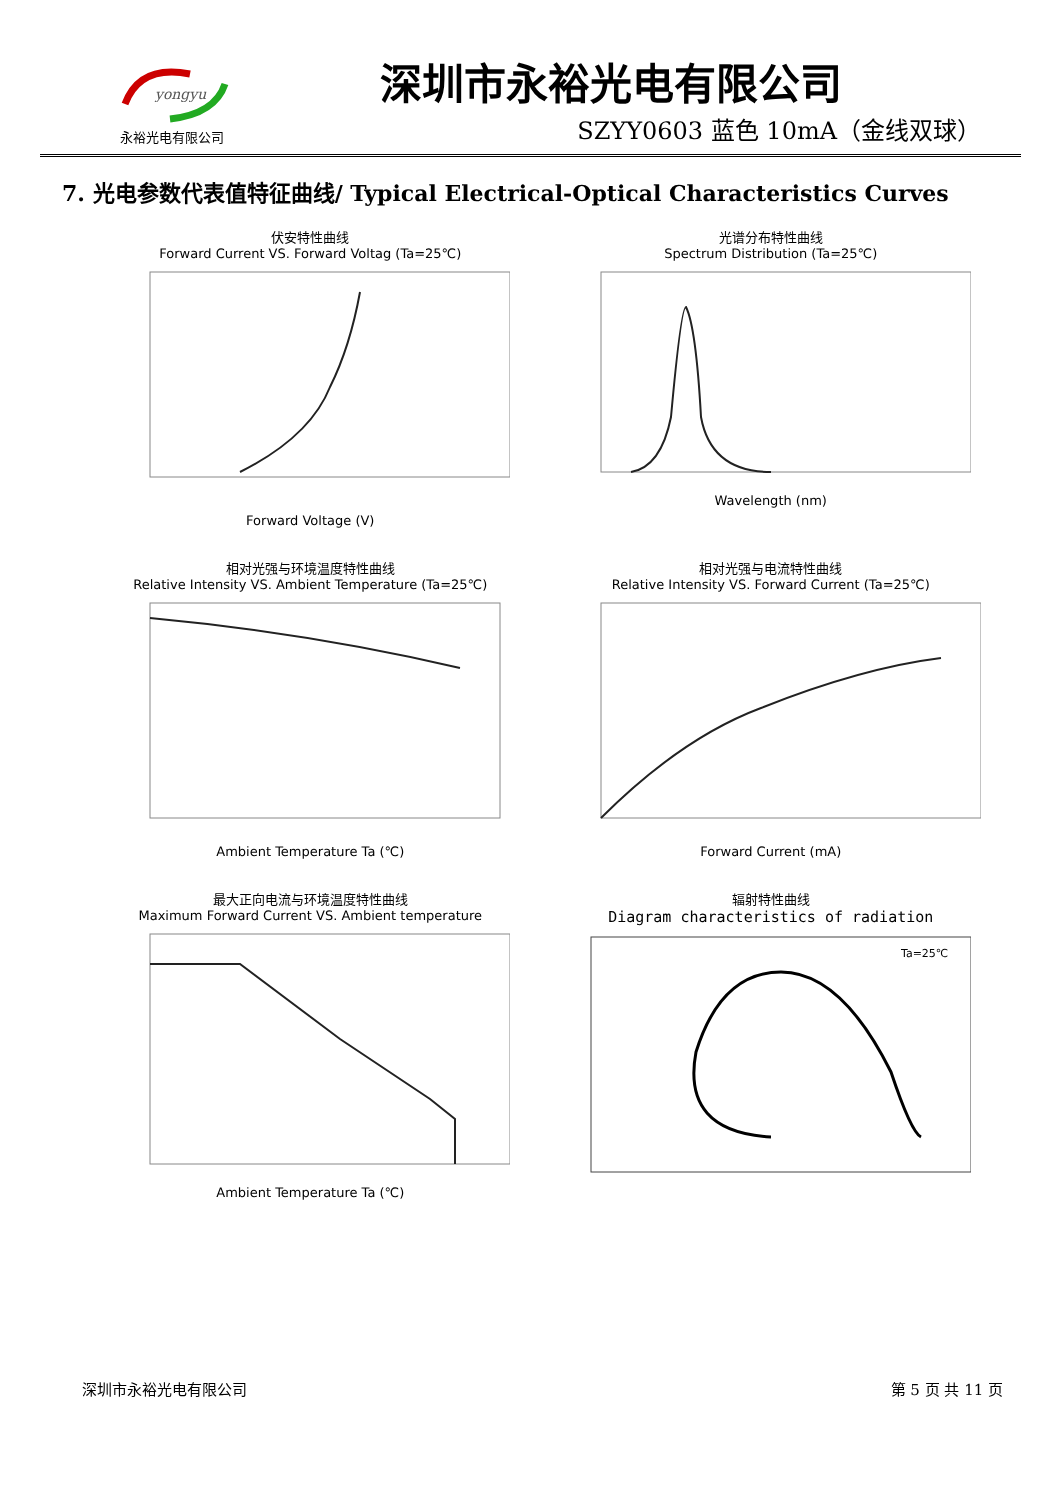yongyu
永裕光电有限公司
深圳市永裕光电有限公司
SZYY0603 蓝色 10mA（金线双球）
7. 光电参数代表值特征曲线/ Typical Electrical-Optical Characteristics Curves
伏安特性曲线
Forward Current VS. Forward Voltag (Ta=25℃)
Forward Voltage (V)
光谱分布特性曲线
Spectrum Distribution (Ta=25℃)
Wavelength (nm)
相对光强与环境温度特性曲线
Relative Intensity VS. Ambient Temperature (Ta=25℃)
Ambient Temperature Ta (℃)
相对光强与电流特性曲线
Relative Intensity VS. Forward Current (Ta=25℃)
Forward Current (mA)
最大正向电流与环境温度特性曲线
Maximum Forward Current VS. Ambient temperature
Ambient Temperature Ta (℃)
辐射特性曲线
Diagram characteristics of radiation
Ta=25℃
深圳市永裕光电有限公司 第 5 页 共 11 页